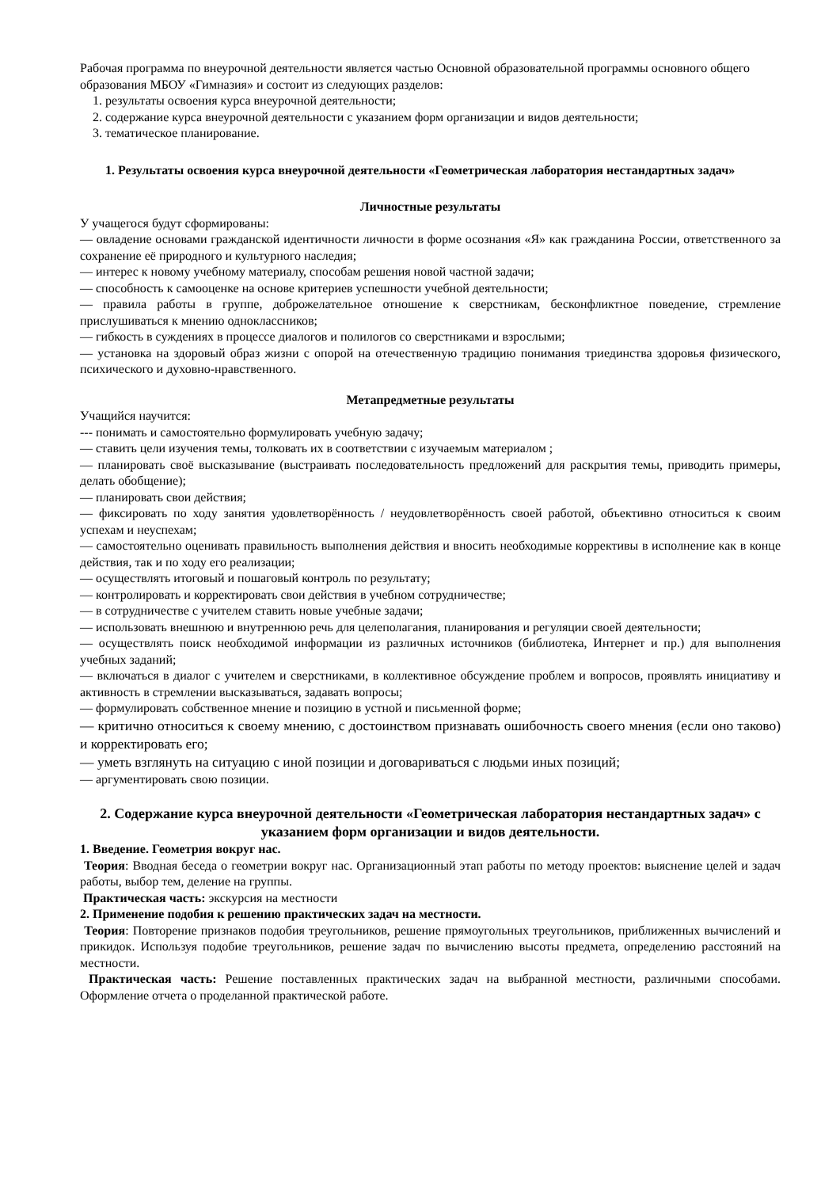Рабочая программа по внеурочной деятельности является частью Основной образовательной программы основного общего образования МБОУ «Гимназия» и состоит из следующих разделов:
1. результаты освоения курса внеурочной деятельности;
2. содержание курса внеурочной деятельности с указанием форм организации и видов деятельности;
3. тематическое планирование.
1. Результаты освоения курса внеурочной деятельности «Геометрическая лаборатория нестандартных задач»
Личностные результаты
У учащегося будут сформированы:
— овладение основами гражданской идентичности личности в форме осознания «Я» как гражданина России, ответственного за сохранение её природного и культурного наследия;
— интерес к новому учебному материалу, способам решения новой частной задачи;
— способность к самооценке на основе критериев успешности учебной деятельности;
— правила работы в группе, доброжелательное отношение к сверстникам, бесконфликтное поведение, стремление прислушиваться к мнению одноклассников;
— гибкость в суждениях в процессе диалогов и полилогов со сверстниками и взрослыми;
— установка на здоровый образ жизни с опорой на отечественную традицию понимания триединства здоровья физического, психического и духовно-нравственного.
Метапредметные результаты
Учащийся научится:
--- понимать и самостоятельно формулировать учебную задачу;
— ставить цели изучения темы, толковать их в соответствии с изучаемым материалом ;
— планировать своё высказывание (выстраивать последовательность предложений для раскрытия темы, приводить примеры, делать обобщение);
— планировать свои действия;
— фиксировать по ходу занятия удовлетворённость / неудовлетворённость своей работой, объективно относиться к своим успехам и неуспехам;
— самостоятельно оценивать правильность выполнения действия и вносить необходимые коррективы в исполнение как в конце действия, так и по ходу его реализации;
— осуществлять итоговый и пошаговый контроль по результату;
— контролировать и корректировать свои действия в учебном сотрудничестве;
— в сотрудничестве с учителем ставить новые учебные задачи;
— использовать внешнюю и внутреннюю речь для целеполагания, планирования и регуляции своей деятельности;
— осуществлять поиск необходимой информации из различных источников (библиотека, Интернет и пр.) для выполнения учебных заданий;
— включаться в диалог с учителем и сверстниками, в коллективное обсуждение проблем и вопросов, проявлять инициативу и активность в стремлении высказываться, задавать вопросы;
— формулировать собственное мнение и позицию в устной и письменной форме;
— критично относиться к своему мнению, с достоинством признавать ошибочность своего мнения (если оно таково) и корректировать его;
— уметь взглянуть на ситуацию с иной позиции и договариваться с людьми иных позиций;
— аргументировать свою позиции.
2. Содержание курса внеурочной деятельности «Геометрическая лаборатория нестандартных задач» с указанием форм организации и видов деятельности.
1. Введение. Геометрия вокруг нас.
Теория: Вводная беседа о геометрии вокруг нас. Организационный этап работы по методу проектов: выяснение целей и задач работы, выбор тем, деление на группы.
Практическая часть: экскурсия на местности
2. Применение подобия к решению практических задач на местности.
Теория: Повторение признаков подобия треугольников, решение прямоугольных треугольников, приближенных вычислений и прикидок. Используя подобие треугольников, решение задач по вычислению высоты предмета, определению расстояний на местности.
Практическая часть: Решение поставленных практических задач на выбранной местности, различными способами. Оформление отчета о проделанной практической работе.